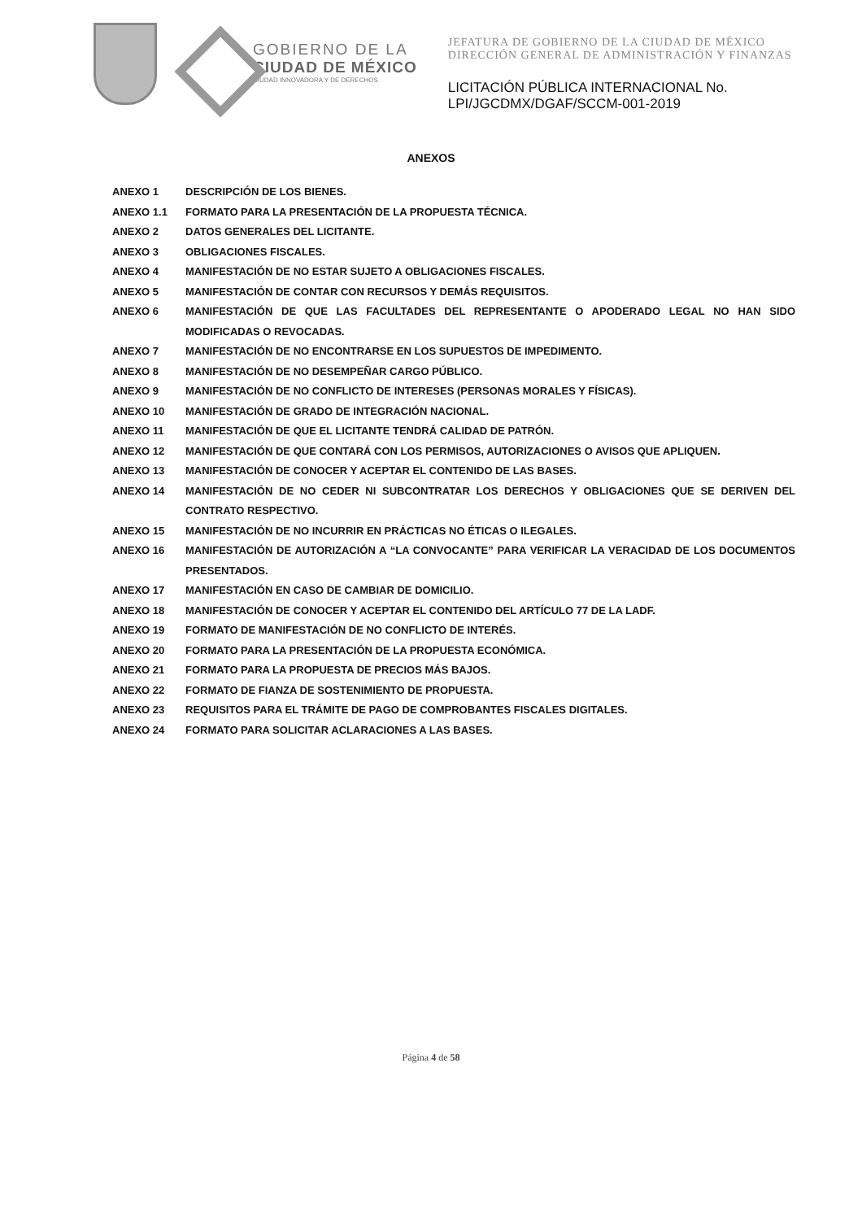GOBIERNO DE LA
CIUDAD DE MÉXICO
CIUDAD INNOVADORA Y DE DERECHOS
JEFATURA DE GOBIERNO DE LA CIUDAD DE MÉXICO
DIRECCIÓN GENERAL DE ADMINISTRACIÓN Y FINANZAS
LICITACIÓN PÚBLICA INTERNACIONAL No.
LPI/JGCDMX/DGAF/SCCM-001-2019
ANEXOS
ANEXO 1 DESCRIPCIÓN DE LOS BIENES.
ANEXO 1.1 FORMATO PARA LA PRESENTACIÓN DE LA PROPUESTA TÉCNICA.
ANEXO 2 DATOS GENERALES DEL LICITANTE.
ANEXO 3 OBLIGACIONES FISCALES.
ANEXO 4 MANIFESTACIÓN DE NO ESTAR SUJETO A OBLIGACIONES FISCALES.
ANEXO 5 MANIFESTACIÓN DE CONTAR CON RECURSOS Y DEMÁS REQUISITOS.
ANEXO 6 MANIFESTACIÓN DE QUE LAS FACULTADES DEL REPRESENTANTE O APODERADO LEGAL NO HAN SIDO MODIFICADAS O REVOCADAS.
ANEXO 7 MANIFESTACIÓN DE NO ENCONTRARSE EN LOS SUPUESTOS DE IMPEDIMENTO.
ANEXO 8 MANIFESTACIÓN DE NO DESEMPEÑAR CARGO PÚBLICO.
ANEXO 9 MANIFESTACIÓN DE NO CONFLICTO DE INTERESES (PERSONAS MORALES Y FÍSICAS).
ANEXO 10 MANIFESTACIÓN DE GRADO DE INTEGRACIÓN NACIONAL.
ANEXO 11 MANIFESTACIÓN DE QUE EL LICITANTE TENDRÁ CALIDAD DE PATRÓN.
ANEXO 12 MANIFESTACIÓN DE QUE CONTARÁ CON LOS PERMISOS, AUTORIZACIONES O AVISOS QUE APLIQUEN.
ANEXO 13 MANIFESTACIÓN DE CONOCER Y ACEPTAR EL CONTENIDO DE LAS BASES.
ANEXO 14 MANIFESTACIÓN DE NO CEDER NI SUBCONTRATAR LOS DERECHOS Y OBLIGACIONES QUE SE DERIVEN DEL CONTRATO RESPECTIVO.
ANEXO 15 MANIFESTACIÓN DE NO INCURRIR EN PRÁCTICAS NO ÉTICAS O ILEGALES.
ANEXO 16 MANIFESTACIÓN DE AUTORIZACIÓN A “LA CONVOCANTE” PARA VERIFICAR LA VERACIDAD DE LOS DOCUMENTOS PRESENTADOS.
ANEXO 17 MANIFESTACIÓN EN CASO DE CAMBIAR DE DOMICILIO.
ANEXO 18 MANIFESTACIÓN DE CONOCER Y ACEPTAR EL CONTENIDO DEL ARTÍCULO 77 DE LA LADF.
ANEXO 19 FORMATO DE MANIFESTACIÓN DE NO CONFLICTO DE INTERÉS.
ANEXO 20 FORMATO PARA LA PRESENTACIÓN DE LA PROPUESTA ECONÓMICA.
ANEXO 21 FORMATO PARA LA PROPUESTA DE PRECIOS MÁS BAJOS.
ANEXO 22 FORMATO DE FIANZA DE SOSTENIMIENTO DE PROPUESTA.
ANEXO 23 REQUISITOS PARA EL TRÁMITE DE PAGO DE COMPROBANTES FISCALES DIGITALES.
ANEXO 24 FORMATO PARA SOLICITAR ACLARACIONES A LAS BASES.
Página 4 de 58